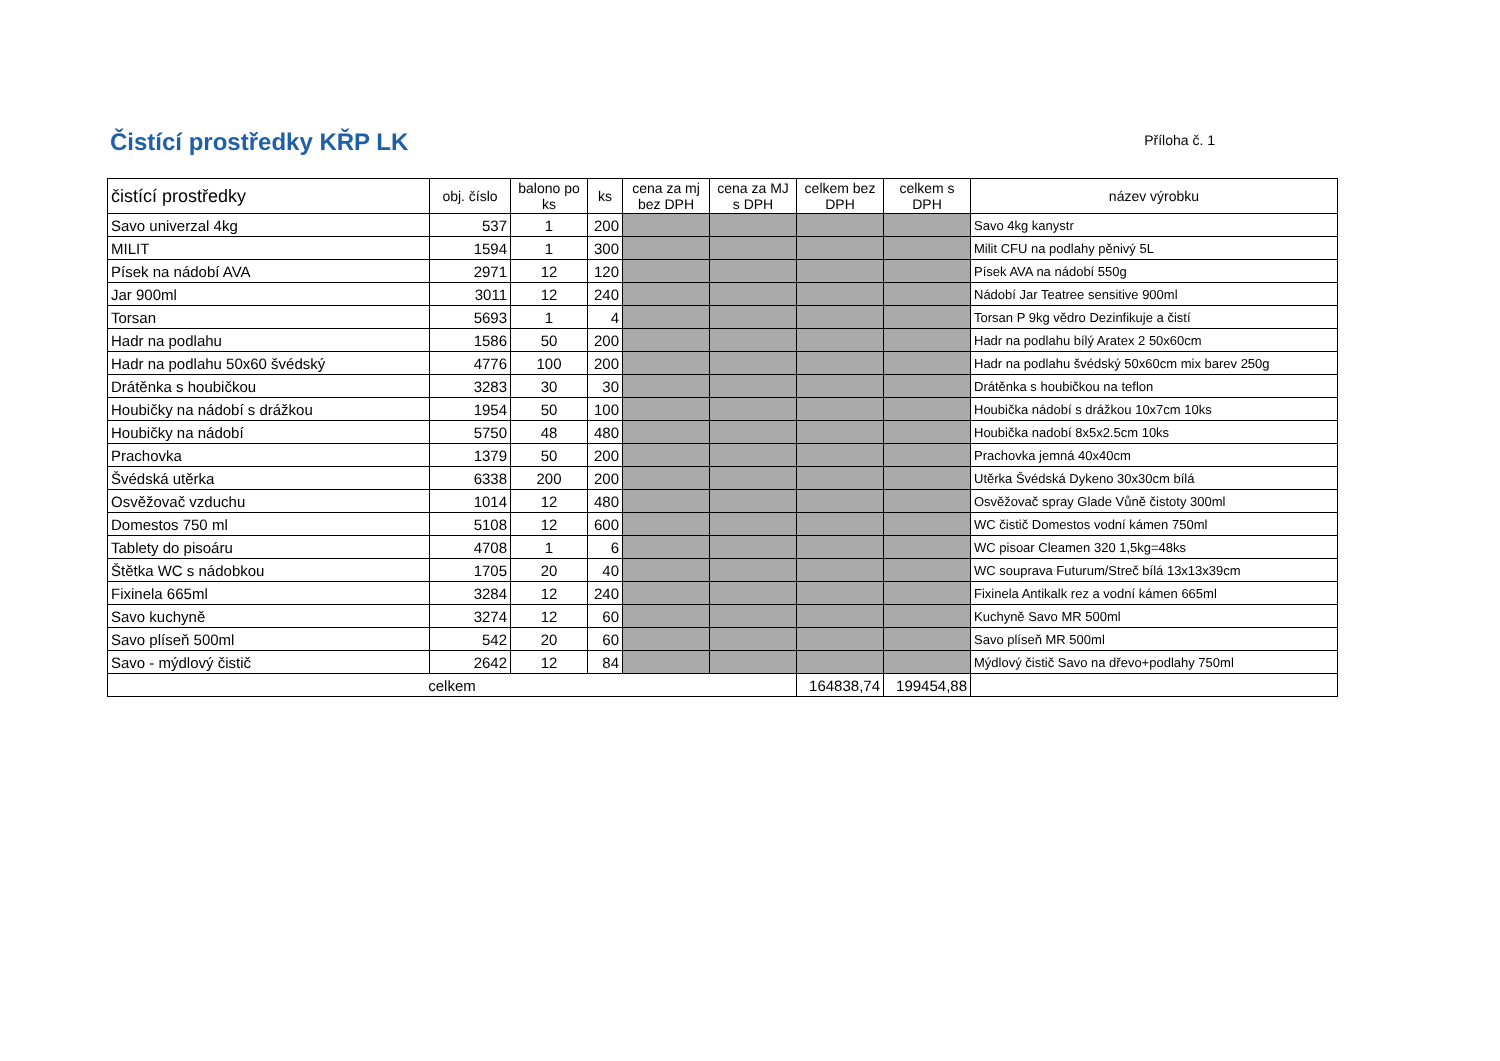Čistící prostředky KŘP LK
Příloha č. 1
| čistící prostředky | obj. číslo | balono po ks | ks | cena za mj bez DPH | cena za MJ s DPH | celkem bez DPH | celkem s DPH | název výrobku |
| --- | --- | --- | --- | --- | --- | --- | --- | --- |
| Savo univerzal 4kg | 537 | 1 | 200 | | | | | Savo 4kg kanystr |
| MILIT | 1594 | 1 | 300 | | | | | Milit CFU na podlahy pěnivý 5L |
| Písek na nádobí AVA | 2971 | 12 | 120 | | | | | Písek AVA na nádobí 550g |
| Jar 900ml | 3011 | 12 | 240 | | | | | Nádobí Jar Teatree sensitive 900ml |
| Torsan | 5693 | 1 | 4 | | | | | Torsan P 9kg vědro Dezinfikuje a čistí |
| Hadr na podlahu | 1586 | 50 | 200 | | | | | Hadr na podlahu bílý Aratex 2 50x60cm |
| Hadr na podlahu 50x60 švédský | 4776 | 100 | 200 | | | | | Hadr na podlahu švédský 50x60cm mix barev 250g |
| Drátěnka s houbičkou | 3283 | 30 | 30 | | | | | Drátěnka s houbičkou na teflon |
| Houbičky na nádobí s drážkou | 1954 | 50 | 100 | | | | | Houbička nádobí s drážkou 10x7cm 10ks |
| Houbičky na nádobí | 5750 | 48 | 480 | | | | | Houbička nadobí 8x5x2.5cm 10ks |
| Prachovka | 1379 | 50 | 200 | | | | | Prachovka jemná 40x40cm |
| Švédská utěrka | 6338 | 200 | 200 | | | | | Utěrka Švédská Dykeno 30x30cm bílá |
| Osvěžovač vzduchu | 1014 | 12 | 480 | | | | | Osvěžovač spray Glade Vůně čistoty 300ml |
| Domestos 750 ml | 5108 | 12 | 600 | | | | | WC čistič Domestos vodní kámen 750ml |
| Tablety do pisoáru | 4708 | 1 | 6 | | | | | WC pisoar Cleamen 320 1,5kg=48ks |
| Štětka WC s nádobkou | 1705 | 20 | 40 | | | | | WC souprava Futurum/Streč bílá 13x13x39cm |
| Fixinela 665ml | 3284 | 12 | 240 | | | | | Fixinela Antikalk rez a vodní kámen 665ml |
| Savo kuchyně | 3274 | 12 | 60 | | | | | Kuchyně Savo MR 500ml |
| Savo plíseň 500ml | 542 | 20 | 60 | | | | | Savo plíseň MR 500ml |
| Savo - mýdlový čistič | 2642 | 12 | 84 | | | | | Mýdlový čistič Savo na dřevo+podlahy 750ml |
| celkem | | | | | | 164838,74 | 199454,88 | |